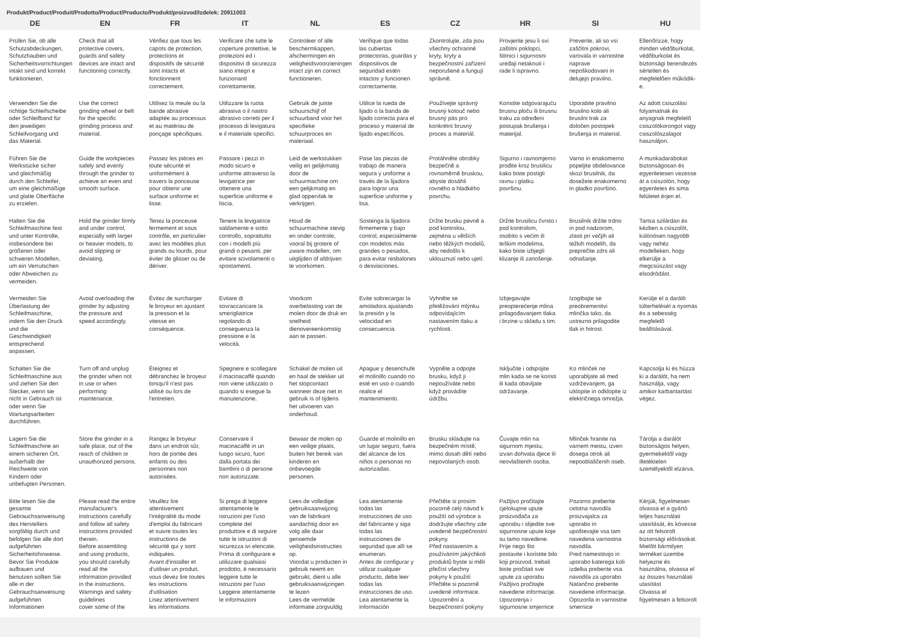Produkt/Product/Produit/Prodotto/Product/Producto/Produkt/proizvod/Izdelek: 20911003
| DE | EN | FR | IT | NL | ES | CZ | HR | SI | HU |
| --- | --- | --- | --- | --- | --- | --- | --- | --- | --- |
| Prüfen Sie, ob alle Schutzabdeckungen, Schutzhauben und Sicherheitsvorrichtungen intakt sind und korrekt funktionieren. | Check that all protective covers, guards and safety devices are intact and functioning correctly. | Vérifiez que tous les capots de protection, protections et dispositifs de sécurité sont intacts et fonctionnent correctement. | Verificare che tutte le coperture protettive, le protezioni ed i dispositivi di sicurezza siano integri e funzionanti correttamente. | Controleer of alle beschermkappen, afschermingen en veiligheidsvoorzieningen intact zijn en correct functioneren. | Verifique que todas las cubiertas protectoras, guardas y dispositivos de seguridad estén intactos y funcionen correctamente. | Zkontrolujte, zda jsou všechny ochranné kryty, kryty a bezpečnostní zařízení neporušené a fungují správně. | Provjerite jesu li svi zaštitni poklopci, štitnici i sigurnosni uređaji netaknuti i rade li ispravno. | Preverite, ali so vsi zaščitni pokrovi, varovala in varnostne naprave nepoškodovani in delujejo pravilno. | Ellenőrizze, hogy minden védőburkolat, védőburkolat és biztonsági berendezés sértetlen és megfelelően működik-e. |
| Verwenden Sie die richtige Schleifscheibe oder Schleifband für den jeweiligen Schleifvorgang und das Material. | Use the correct grinding wheel or belt for the specific grinding process and material. | Utilisez la meule ou la bande abrasive adaptée au processus et au matériau de ponçage spécifiques. | Utilizzare la ruota abrasiva o il nastro abrasivo corretti per il processo di levigatura e il materiale specifici. | Gebruik de juiste schuurschijf of schuurband voor het specifieke schuurproces en materiaal. | Utilice la rueda de lijado o la banda de lijado correcta para el proceso y material de lijado específicos. | Používejte správný brusný kotouč nebo brusný pás pro konkrétní brusný proces a materiál. | Koristite odgovarajuću brusnu ploču ili brusnu traku za određeni postupak brušenja i materijal. | Uporabite pravilno brusilno kolo ali brusilni trak za določen postopek brušenja in material. | Az adott csiszolási folyamatnak és anyagnak megfelelő csiszolókorongot vagy csiszolószalagot használjon. |
| Führen Sie die Werkstücke sicher und gleichmäßig durch den Schleifer, um eine gleichmäßige und glatte Oberfläche zu erzielen. | Guide the workpieces safely and evenly through the grinder to achieve an even and smooth surface. | Passez les pièces en toute sécurité et uniformément à travers la ponceuse pour obtenir une surface uniforme et lisse. | Passare i pezzi in modo sicuro e uniforme attraverso la levigatrice per ottenere una superficie uniforme e liscia. | Leid de werkstukken veilig en gelijkmatig door de schuurmachine om een gelijkmatig en glad oppervlak te verkrijgen. | Pase las piezas de trabajo de manera segura y uniforme a través de la lijadora para lograr una superficie uniforme y lisa. | Protáhněte obrobky bezpečně a rovnoměrně bruskou, abyste dosáhli rovného a hladkého povrchu. | Sigurno i ravnomjerno prođite kroz brusilicu kako biste postigli ravnu i glatku površinu. | Varno in enakomerno popeljite obdelovance skozi brusilnik, da dosežete enakomerno in gladko površino. | A munkadarabokat biztonságosan és egyenletesen vezesse át a csiszolón, hogy egyenletes és sima felületet érjen el. |
| Halten Sie die Schleifmaschine fest und unter Kontrolle, insbesondere bei größeren oder schweren Modellen, um ein Verrutschen oder Abweichen zu vermeiden. | Hold the grinder firmly and under control, especially with larger or heavier models, to avoid slipping or deviating. | Tenez la ponceuse fermement et sous contrôle, en particulier avec les modèles plus grands ou lourds, pour éviter de glisser ou de dériver. | Tenere la levigatrice saldamente e sotto controllo, soprattutto con i modelli più grandi o pesanti, per evitare scivolamenti o spostamenti. | Houd de schuurmachine stevig en onder controle, vooral bij grotere of zware modellen, om uitglijden of afdrijven te voorkomen. | Sostenga la lijadora firmemente y bajo control, especialmente con modelos más grandes o pesados, para evitar resbalones o desviaciones. | Držte brusku pevně a pod kontrolou, zejména u větších nebo těžkých modelů, aby nedošlo k uklouznutí nebo ujetí. | Držite brusilicu čvrsto i pod kontrolom, osobito s većim ili teškim modelima, kako biste izbjegli klizanje ili zanošenje. | Brusilnik držite trdno in pod nadzorom, zlasti pri večjih ali težkih modelih, da preprečite zdrs ali odnašanje. | Tartsa szilárdan és kézben a csiszolót, különösen nagyobb vagy nehéz modelleken, hogy elkerülje a megcsúszást vagy elsodródást. |
| Vermeiden Sie Überlastung der Schleifmaschine, indem Sie den Druck und die Geschwindigkeit entsprechend anpassen. | Avoid overloading the grinder by adjusting the pressure and speed accordingly. | Évitez de surcharger le broyeur en ajustant la pression et la vitesse en conséquence. | Evitare di sovraccaricare la smerigliatrice regolando di conseguenza la pressione e la velocità. | Voorkom overbelasting van de molen door de druk en snelheid dienovereenkomstig aan te passen. | Evite sobrecargar la amoladora ajustando la presión y la velocidad en consecuencia. | Vyhněte se přetěžování mlýnku odpovídajícím nastavením tlaku a rychlosti. | Izbjegavajte preopterećenje mlina prilagođavanjem tlaka i brzine u skladu s tim. | Izogibajte se preobremenitvi mlinčka tako, da ustrezno prilagodite tlak in hitrost. | Kerülje el a daráló túlterhelését a nyomás és a sebesség megfelelő beállításával. |
| Schalten Sie die Schleifmaschine aus und ziehen Sie den Stecker, wenn sie nicht in Gebrauch ist oder wenn Sie Wartungsarbeiten durchführen. | Turn off and unplug the grinder when not in use or when performing maintenance. | Éteignez et débranchez le broyeur lorsqu'il n'est pas utilisé ou lors de l'entretien. | Spegnere e scollegare il macinacaffè quando non viene utilizzato o quando si esegue la manutenzione. | Schakel de molen uit en haal de stekker uit het stopcontact wanneer deze niet in gebruik is of tijdens het uitvoeren van onderhoud. | Apague y desenchufe el molinillo cuando no esté en uso o cuando realice el mantenimiento. | Vypněte a odpojte brusku, když ji nepoužíváte nebo když provádíte údržbu. | Isključite i odspojite mlin kada se ne koristi ili kada obavljate održavanje. | Ko mlinček ne uporabljate ali med vzdrževanjem, ga izklopite in odklopite iz električnega omrežja. | Kapcsolja ki és húzza ki a darálót, ha nem használja, vagy amikor karbantartást végez. |
| Lagern Sie die Schleifmaschine an einem sicheren Ort, außerhalb der Reichweite von Kindern oder unbefugten Personen. | Store the grinder in a safe place, out of the reach of children or unauthorized persons. | Rangez le broyeur dans un endroit sûr, hors de portée des enfants ou des personnes non autorisées. | Conservare il macinacaffè in un luogo sicuro, fuori dalla portata dei bambini o di persone non autorizzate. | Bewaar de molen op een veilige plaats, buiten het bereik van kinderen en onbevoegde personen. | Guarde el molinillo en un lugar seguro, fuera del alcance de los niños o personas no autorizadas. | Brusku skladujte na bezpečném místě, mimo dosah dětí nebo nepovolaných osob. | Čuvajte mlin na sigurnom mjestu, izvan dohvata djece ili neovlaštenih osoba. | Mlinček hranite na varnem mestu, izven dosega otrok ali nepooblaščenih oseb. | Tárolja a darálót biztonságos helyen, gyermekektől vagy illetéktelen személyektől elzárva. |
| Bitte lesen Sie die gesamte Gebrauchsanweisung des Herstellers sorgfältig durch und befolgen Sie alle dort aufgeführten Sicherheitshinweise. Bevor Sie Produkte aufbauen und benutzen sollten Sie alle in der Gebrauchsanweisung aufgeführten Informationen | Please read the entire manufacturer's instructions carefully and follow all safety instructions provided therein. Before assembling and using products, you should carefully read all the information provided in the instructions. Warnings and safety guidelines cover some of the | Veuillez lire attentivement l'intégralité du mode d'emploi du fabricant et suivre toutes les instructions de sécurité qui y sont indiquées. Avant d'installer et d'utiliser un produit, vous devez lire toutes les instructions d'utilisation Lisez attentivement les informations | Si prega di leggere attentamente le istruzioni per l'uso complete del produttore e di seguire tutte le istruzioni di sicurezza ivi elencate. Prima di configurare e utilizzare qualsiasi prodotto, è necessario leggere tutte le istruzioni per l'uso Leggere attentamente le informazioni | Lees de volledige gebruiksaanwijzing van de fabrikant aandachtig door en volg alle daar genoemde veiligheidsinstructies op. Voordat u producten in gebruik neemt en gebruikt, dient u alle gebruiksaanwijzingen te lezen Lees de vermelde informatie zorgvuldig | Lea atentamente todas las instrucciones de uso del fabricante y siga todas las instrucciones de seguridad que allí se enumeran. Antes de configurar y utilizar cualquier producto, debe leer todas las instrucciones de uso. Lea atentamente la información | Přečtěte si prosím pozorně celý návod k použití od výrobce a dodržujte všechny zde uvedené bezpečnostní pokyny. Před nastavením a používáním jakýchkoli produktů byste si měli přečíst všechny pokyny k použití Přečtěte si pozorně uvedené informace. Upozornění a bezpečnostní pokyny | Pažljivo pročitajte cjelokupne upute proizvođača za uporabu i slijedite sve sigurnosne upute koje su tamo navedene. Prije nego što postavite i koristite bilo koji proizvod, trebali biste pročitati sve upute za uporabu Pažljivo pročitajte navedene informacije. Upozorenja i sigurnosne smjernice | Pozorno preberite celotna navodila proizvajalca za uporabo in upoštevajte vsa tam navedena varnostna navodila. Pred namestitvijo in uporabo katerega koli izdelka preberite vsa navodila za uporabo Natančno preberite navedene informacije. Opozorila in varnostne smernice | Kérjük, figyelmesen olvassa el a gyártó teljes használati utasítását, és kövesse az ott felsorolt biztonsági előírásokat. Mielőtt bármilyen terméket üzembe helyezne és használna, olvassa el az összes használati utasítást Olvassa el figyelmesen a felsorolt |